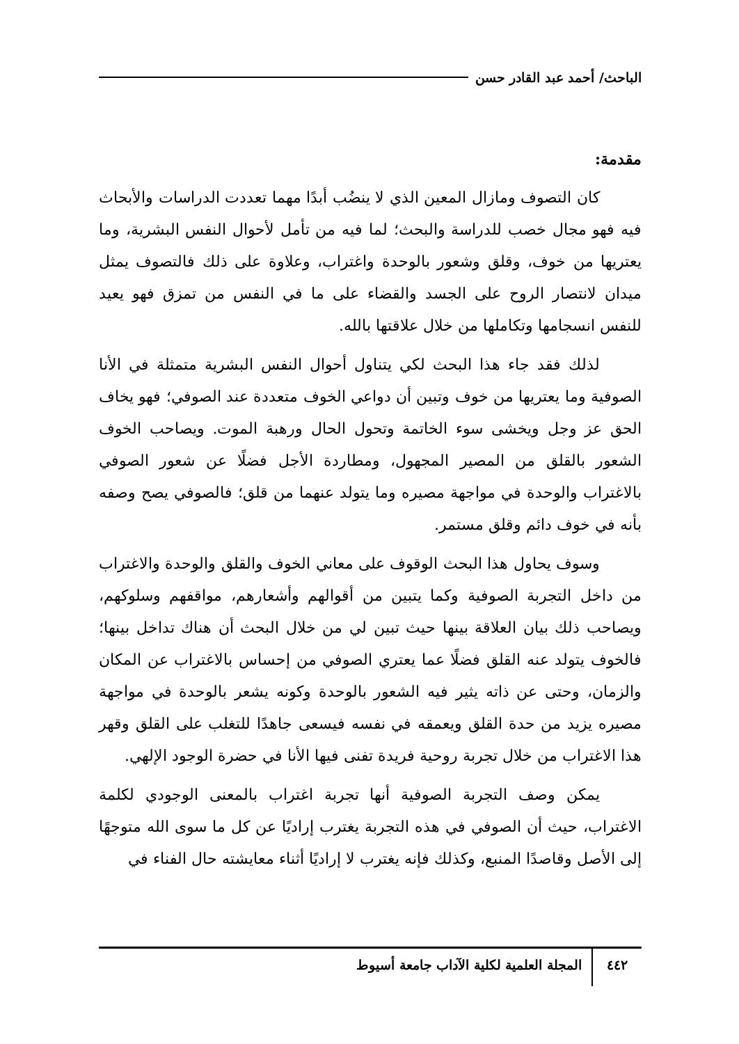الباحث/ أحمد عبد القادر حسن
مقدمة:
كان التصوف ومازال المعين الذي لا ينضُب أبدًا مهما تعددت الدراسات والأبحاث فيه فهو مجال خصب للدراسة والبحث؛ لما فيه من تأمل لأحوال النفس البشرية، وما يعتريها من خوف، وقلق وشعور بالوحدة واغتراب، وعلاوة على ذلك فالتصوف يمثل ميدان لانتصار الروح على الجسد والقضاء على ما في النفس من تمزق فهو يعيد للنفس انسجامها وتكاملها من خلال علاقتها بالله.
لذلك فقد جاء هذا البحث لكي يتناول أحوال النفس البشرية متمثلة في الأنا الصوفية وما يعتريها من خوف وتبين أن دواعي الخوف متعددة عند الصوفي؛ فهو يخاف الحق عز وجل ويخشى سوء الخاتمة وتحول الحال ورهبة الموت. ويصاحب الخوف الشعور بالقلق من المصير المجهول، ومطاردة الأجل فضلًا عن شعور الصوفي بالاغتراب والوحدة في مواجهة مصيره وما يتولد عنهما من قلق؛ فالصوفي يصح وصفه بأنه في خوف دائم وقلق مستمر.
وسوف يحاول هذا البحث الوقوف على معاني الخوف والقلق والوحدة والاغتراب من داخل التجربة الصوفية وكما يتبين من أقوالهم وأشعارهم، مواقفهم وسلوكهم، ويصاحب ذلك بيان العلاقة بينها حيث تبين لي من خلال البحث أن هناك تداخل بينها؛ فالخوف يتولد عنه القلق فضلًا عما يعتري الصوفي من إحساس بالاغتراب عن المكان والزمان، وحتى عن ذاته يثير فيه الشعور بالوحدة وكونه يشعر بالوحدة في مواجهة مصيره يزيد من حدة القلق ويعمقه في نفسه فيسعى جاهدًا للتغلب على القلق وقهر هذا الاغتراب من خلال تجربة روحية فريدة تفنى فيها الأنا في حضرة الوجود الإلهي.
يمكن وصف التجربة الصوفية أنها تجربة اغتراب بالمعنى الوجودي لكلمة الاغتراب، حيث أن الصوفي في هذه التجربة يغترب إراديًا عن كل ما سوى الله متوجهًا إلى الأصل وقاصدًا المنبع، وكذلك فإنه يغترب لا إراديًا أثناء معايشته حال الفناء في
٤٤٢ المجلة العلمية لكلية الآداب جامعة أسيوط